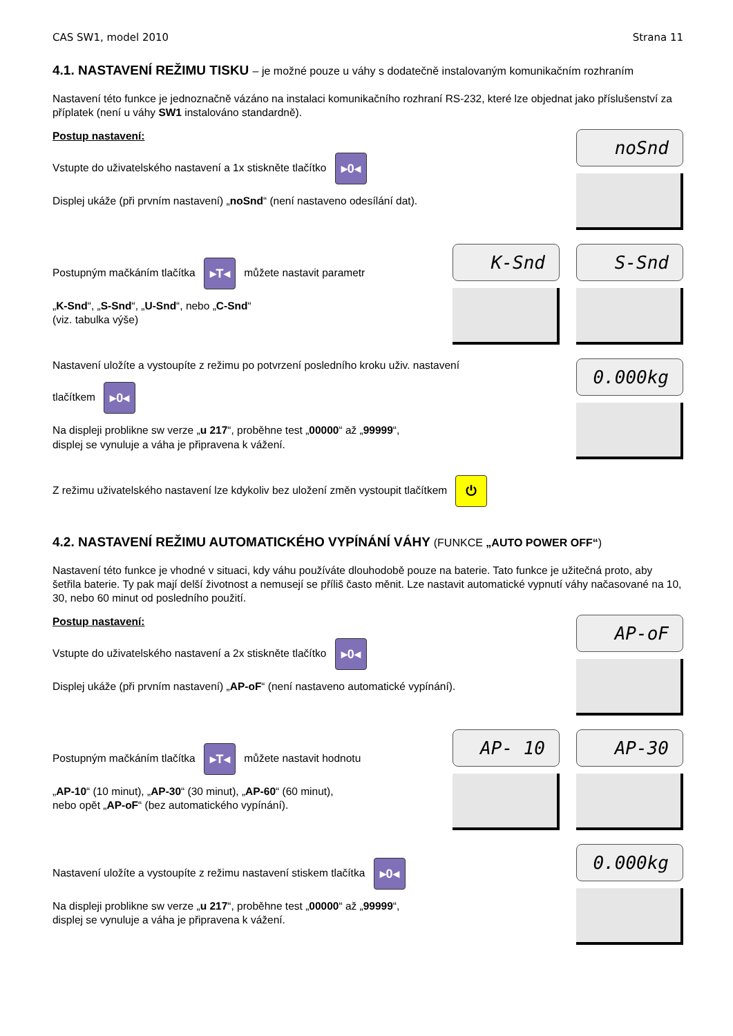CAS SW1, model 2010 Strana 11
4.1. NASTAVENÍ REŽIMU TISKU – je možné pouze u váhy s dodatečně instalovaným komunikačním rozhraním
Nastavení této funkce je jednoznačně vázáno na instalaci komunikačního rozhraní RS-232, které lze objednat jako příslušenství za příplatek (není u váhy SW1 instalováno standardně).
Postup nastavení:
Vstupte do uživatelského nastavení a 1x stiskněte tlačítko ▸0◂
Displej ukáže (při prvním nastavení) „noSnd“ (není nastaveno odesílání dat).
noSnd
Postupným mačkáním tlačítka ▸T◂ můžete nastavit parametr
„K-Snd“, „S-Snd“, „U-Snd“, nebo „C-Snd“
(viz. tabulka výše)
K-Snd S-Snd
Nastavení uložíte a vystoupíte z režimu po potvrzení posledního kroku uživ. nastavení
tlačítkem ▸0◂
Na displeji problikne sw verze „u 217“, proběhne test „00000“ až „99999“,
displej se vynuluje a váha je připravena k vážení.
0.000kg
Z režimu uživatelského nastavení lze kdykoliv bez uložení změn vystoupit tlačítkem ⏻
4.2. NASTAVENÍ REŽIMU AUTOMATICKÉHO VYPÍNÁNÍ VÁHY (FUNKCE „AUTO POWER OFF“)
Nastavení této funkce je vhodné v situaci, kdy váhu používáte dlouhodobě pouze na baterie. Tato funkce je užitečná proto, aby šetřila baterie. Ty pak mají delší životnost a nemusejí se příliš často měnit. Lze nastavit automatické vypnutí váhy načasované na 10, 30, nebo 60 minut od posledního použití.
Postup nastavení:
Vstupte do uživatelského nastavení a 2x stiskněte tlačítko ▸0◂
Displej ukáže (při prvním nastavení) „AP-oF“ (není nastaveno automatické vypínání).
AP-oF
Postupným mačkáním tlačítka ▸T◂ můžete nastavit hodnotu
„AP-10“ (10 minut), „AP-30“ (30 minut), „AP-60“ (60 minut),
nebo opět „AP-oF“ (bez automatického vypínání).
AP- 10 AP-30
Nastavení uložíte a vystoupíte z režimu nastavení stiskem tlačítka ▸0◂
Na displeji problikne sw verze „u 217“, proběhne test „00000“ až „99999“,
displej se vynuluje a váha je připravena k vážení.
0.000kg